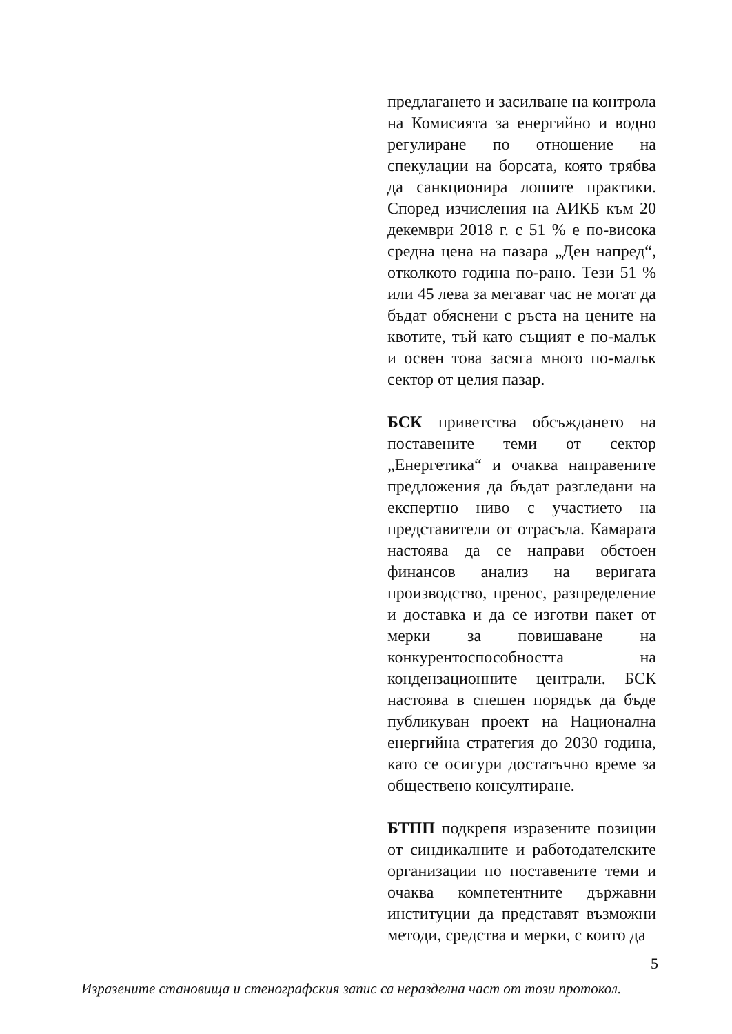предлагането и засилване на контрола на Комисията за енергийно и водно регулиране по отношение на спекулации на борсата, която трябва да санкционира лошите практики. Според изчисления на АИКБ към 20 декември 2018 г. с 51 % е по-висока средна цена на пазара „Ден напред“, отколкото година по-рано. Тези 51 % или 45 лева за мегават час не могат да бъдат обяснени с ръста на цените на квотите, тъй като същият е по-малък и освен това засяга много по-малък сектор от целия пазар.
БСК приветства обсъждането на поставените теми от сектор „Енергетика“ и очаква направените предложения да бъдат разгледани на експертно ниво с участието на представители от отрасъла. Камарата настоява да се направи обстоен финансов анализ на веригата производство, пренос, разпределение и доставка и да се изготви пакет от мерки за повишаване на конкурентоспособността на кондензационните централи. БСК настоява в спешен порядък да бъде публикуван проект на Национална енергийна стратегия до 2030 година, като се осигури достатъчно време за обществено консултиране.
БТПП подкрепя изразените позиции от синдикалните и работодателските организации по поставените теми и очаква компетентните държавни институции да представят възможни методи, средства и мерки, с които да
5
Изразените становища и стенографския запис са неразделна част от този протокол.